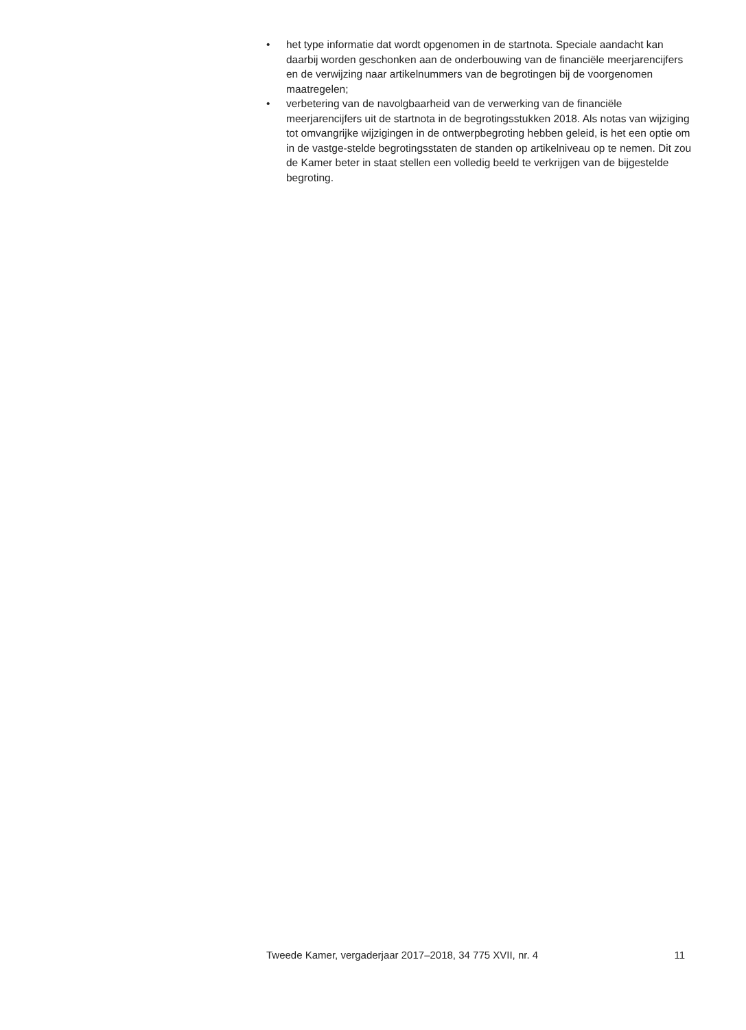• het type informatie dat wordt opgenomen in de startnota. Speciale aandacht kan daarbij worden geschonken aan de onderbouwing van de financiële meerjarencijfers en de verwijzing naar artikelnummers van de begrotingen bij de voorgenomen maatregelen;
• verbetering van de navolgbaarheid van de verwerking van de financiële meerjarencijfers uit de startnota in de begrotingsstukken 2018. Als notas van wijziging tot omvangrijke wijzigingen in de ontwerpbegroting hebben geleid, is het een optie om in de vastge-stelde begrotingsstaten de standen op artikelniveau op te nemen. Dit zou de Kamer beter in staat stellen een volledig beeld te verkrijgen van de bijgestelde begroting.
Tweede Kamer, vergaderjaar 2017–2018, 34 775 XVII, nr. 4 11